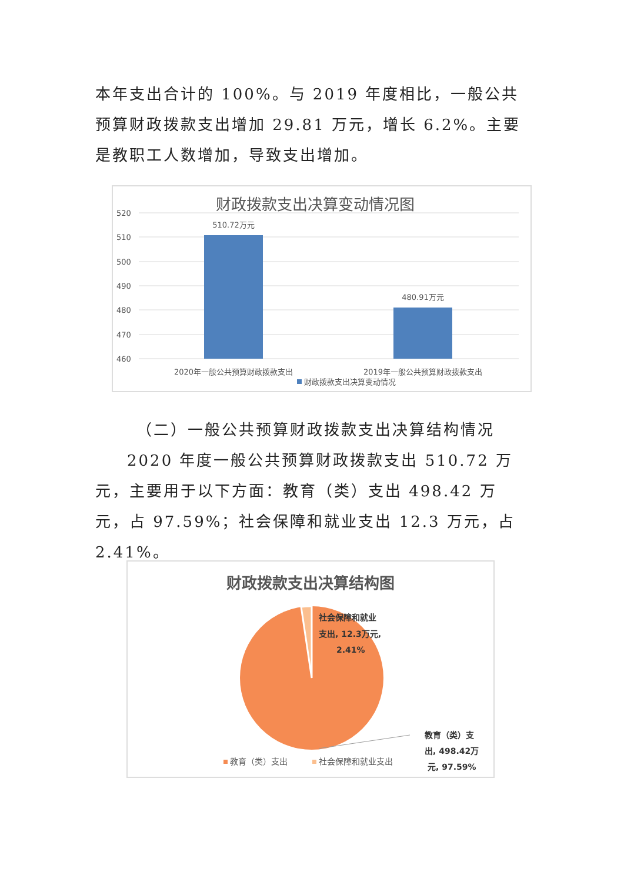本年支出合计的 100%。与 2019 年度相比，一般公共预算财政拨款支出增加 29.81 万元，增长 6.2%。主要是教职工人数增加，导致支出增加。
财政拨款支出决算变动情况图
520
510
500
490
480
470
460
510.72万元
480.91万元
2020年一般公共预算财政拨款支出
2019年一般公共预算财政拨款支出
财政拨款支出决算变动情况
（二）一般公共预算财政拨款支出决算结构情况
2020 年度一般公共预算财政拨款支出 510.72 万元，主要用于以下方面：教育（类）支出 498.42 万元，占 97.59%；社会保障和就业支出 12.3 万元，占 2.41%。
财政拨款支出决算结构图
社会保障和就业
支出, 12.3万元,
2.41%
教育（类）支
出, 498.42万
元, 97.59%
教育（类）支出
社会保障和就业支出